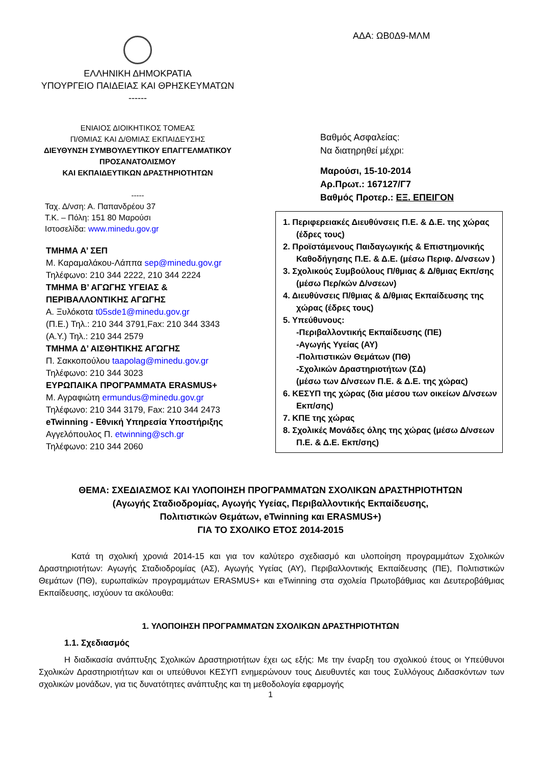ΕΛΛΗΝΙΚΗ ΔΗΜΟΚΡΑΤΙΑ
ΥΠΟΥΡΓΕΙΟ ΠΑΙΔΕΙΑΣ ΚΑΙ ΘΡΗΣΚΕΥΜΑΤΩΝ
------
ΕΝΙΑΙΟΣ ΔΙΟΙΚΗΤΙΚΟΣ ΤΟΜΕΑΣ
Π/ΘΜΙΑΣ ΚΑΙ Δ/ΘΜΙΑΣ ΕΚΠΑΙΔΕΥΣΗΣ
ΔΙΕΥΘΥΝΣΗ ΣΥΜΒΟΥΛΕΥΤΙΚΟΥ ΕΠΑΓΓΕΛΜΑΤΙΚΟΥ
ΠΡΟΣΑΝΑΤΟΛΙΣΜΟΥ
ΚΑΙ ΕΚΠΑΙΔΕΥΤΙΚΩΝ ΔΡΑΣΤΗΡΙΟΤΗΤΩΝ
-----
Ταχ. Δ/νση: Α. Παπανδρέου 37
Τ.Κ. – Πόλη: 151 80 Μαρούσι
Ιστοσελίδα: www.minedu.gov.gr
ΤΜΗΜΑ Α’ ΣΕΠ
Μ. Καραμαλάκου-Λάππα sep@minedu.gov.gr
Τηλέφωνο: 210 344 2222, 210 344 2224
ΤΜΗΜΑ Β’ ΑΓΩΓΗΣ ΥΓΕΙΑΣ &
ΠΕΡΙΒΑΛΛΟΝΤΙΚΗΣ ΑΓΩΓΗΣ
Α. Ξυλόκοτα t05sde1@minedu.gov.gr
(Π.Ε.) Τηλ.: 210 344 3791,Fax: 210 344 3343
(Α.Υ.) Τηλ.: 210 344 2579
ΤΜΗΜΑ Δ’ ΑΙΣΘΗΤΙΚΗΣ ΑΓΩΓΗΣ
Π. Σακκοπούλου taapolag@minedu.gov.gr
Τηλέφωνο: 210 344 3023
ΕΥΡΩΠΑΙΚΑ ΠΡΟΓΡΑΜΜΑΤΑ ERASMUS+
Μ. Αγραφιώτη ermundus@minedu.gov.gr
Τηλέφωνο: 210 344 3179, Fax: 210 344 2473
eTwinning - Εθνική Υπηρεσία Υποστήριξης
Αγγελόπουλος Π. etwinning@sch.gr
Τηλέφωνο: 210 344 2060
ΑΔΑ: ΩΒ0Δ9-ΜΛΜ
Βαθμός Ασφαλείας:
Να διατηρηθεί μέχρι:
Μαρούσι, 15-10-2014
Αρ.Πρωτ.: 167127/Γ7
Βαθμός Προτερ.: ΕΞ. ΕΠΕΙΓΟΝ
1. Περιφερειακές Διευθύνσεις Π.Ε. & Δ.Ε. της χώρας (έδρες τους)
2. Προϊστάμενους Παιδαγωγικής & Επιστημονικής Καθοδήγησης Π.Ε. & Δ.Ε. (μέσω Περιφ. Δ/νσεων )
3. Σχολικούς Συμβούλους Π/θμιας & Δ/θμιας Εκπ/σης (μέσω Περ/κών Δ/νσεων)
4. Διευθύνσεις Π/θμιας & Δ/θμιας Εκπαίδευσης της χώρας (έδρες τους)
5. Υπεύθυνους:
-Περιβαλλοντικής Εκπαίδευσης (ΠΕ)
-Αγωγής Υγείας (ΑΥ)
-Πολιτιστικών Θεμάτων (ΠΘ)
-Σχολικών Δραστηριοτήτων (ΣΔ)
(μέσω των Δ/νσεων Π.Ε. & Δ.Ε. της χώρας)
6. ΚΕΣΥΠ της χώρας (δια μέσου των οικείων Δ/νσεων Εκπ/σης)
7. ΚΠΕ της χώρας
8. Σχολικές Μονάδες όλης της χώρας (μέσω Δ/νσεων Π.Ε. & Δ.Ε. Εκπ/σης)
ΘΕΜΑ: ΣΧΕΔΙΑΣΜΟΣ ΚΑΙ ΥΛΟΠΟΙΗΣΗ ΠΡΟΓΡΑΜΜΑΤΩΝ ΣΧΟΛΙΚΩΝ ΔΡΑΣΤΗΡΙΟΤΗΤΩΝ
(Αγωγής Σταδιοδρομίας, Αγωγής Υγείας, Περιβαλλοντικής Εκπαίδευσης,
Πολιτιστικών Θεμάτων, eTwinning και ERASMUS+)
ΓΙΑ ΤΟ ΣΧΟΛΙΚΟ ΕΤΟΣ 2014-2015
Κατά τη σχολική χρονιά 2014-15 και για τον καλύτερο σχεδιασμό και υλοποίηση προγραμμάτων Σχολικών Δραστηριοτήτων: Αγωγής Σταδιοδρομίας (ΑΣ), Αγωγής Υγείας (ΑΥ), Περιβαλλοντικής Εκπαίδευσης (ΠΕ), Πολιτιστικών Θεμάτων (ΠΘ), ευρωπαϊκών προγραμμάτων ERASMUS+ και eTwinning στα σχολεία Πρωτοβάθμιας και Δευτεροβάθμιας Εκπαίδευσης, ισχύουν τα ακόλουθα:
1. ΥΛΟΠΟΙΗΣΗ ΠΡΟΓΡΑΜΜΑΤΩΝ ΣΧΟΛΙΚΩΝ ΔΡΑΣΤΗΡΙΟΤΗΤΩΝ
1.1. Σχεδιασμός
Η διαδικασία ανάπτυξης Σχολικών Δραστηριοτήτων έχει ως εξής: Με την έναρξη του σχολικού έτους οι Υπεύθυνοι Σχολικών Δραστηριοτήτων και οι υπεύθυνοι ΚΕΣΥΠ ενημερώνουν τους Διευθυντές και τους Συλλόγους Διδασκόντων των σχολικών μονάδων, για τις δυνατότητες ανάπτυξης και τη μεθοδολογία εφαρμογής
1